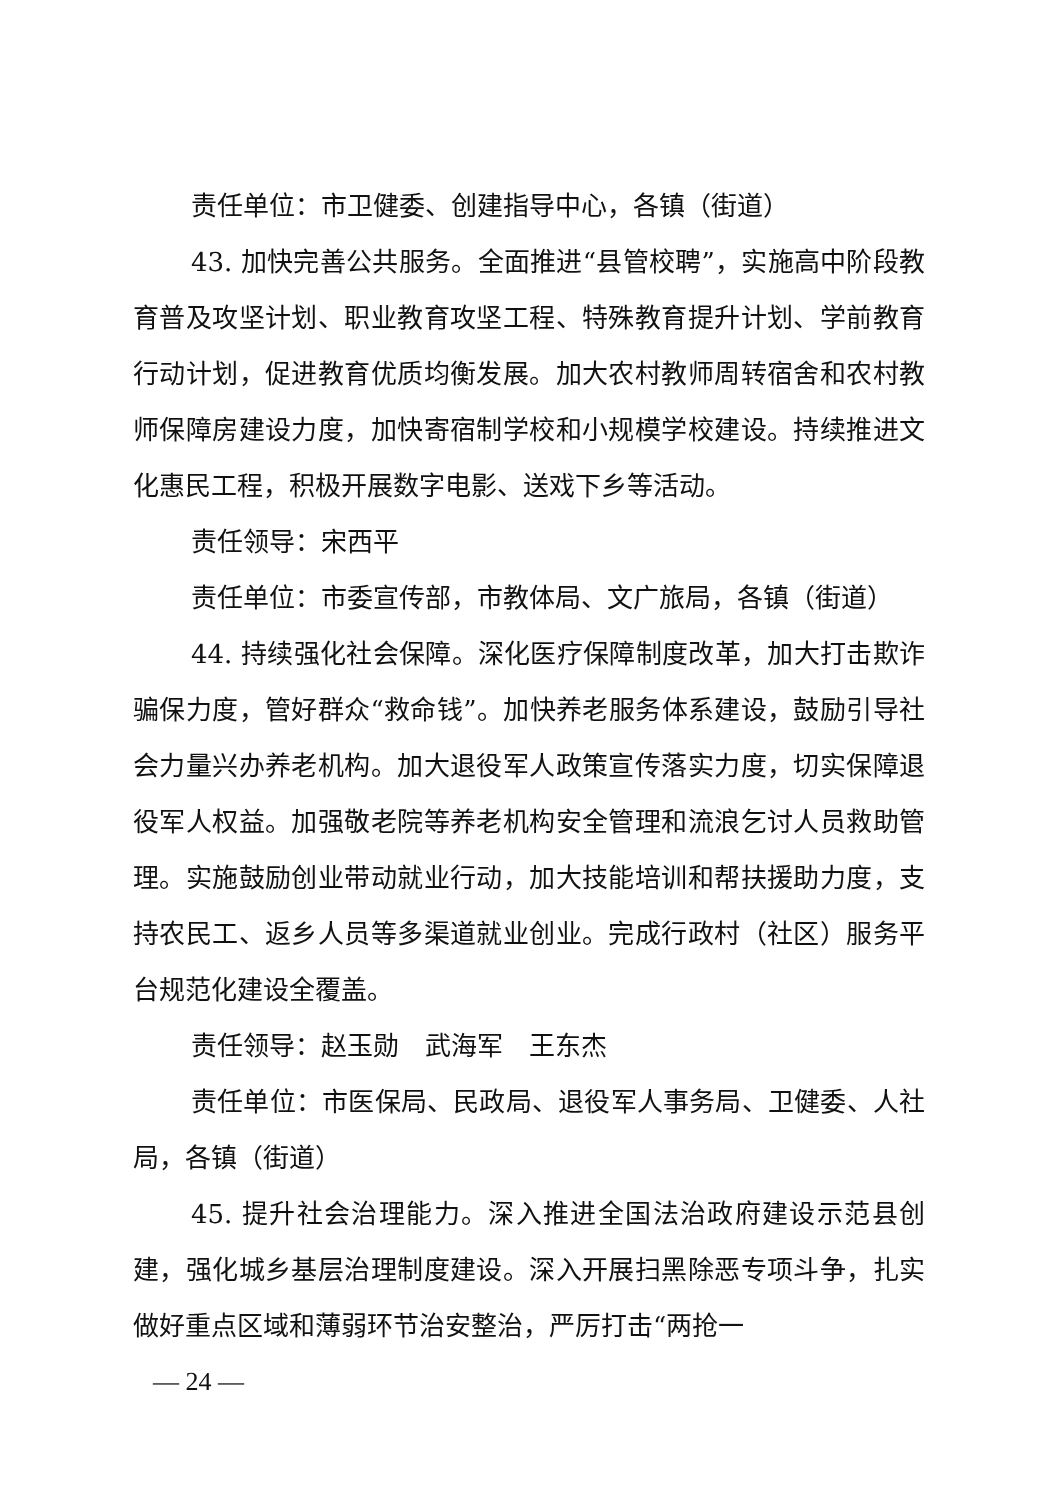责任单位：市卫健委、创建指导中心，各镇（街道）
43. 加快完善公共服务。全面推进“县管校聘”，实施高中阶段教育普及攻坚计划、职业教育攻坚工程、特殊教育提升计划、学前教育行动计划，促进教育优质均衡发展。加大农村教师周转宿舍和农村教师保障房建设力度，加快寄宿制学校和小规模学校建设。持续推进文化惠民工程，积极开展数字电影、送戏下乡等活动。
责任领导：宋西平
责任单位：市委宣传部，市教体局、文广旅局，各镇（街道）
44. 持续强化社会保障。深化医疗保障制度改革，加大打击欺诈骗保力度，管好群众“救命钱”。加快养老服务体系建设，鼓励引导社会力量兴办养老机构。加大退役军人政策宣传落实力度，切实保障退役军人权益。加强敬老院等养老机构安全管理和流浪乞讨人员救助管理。实施鼓励创业带动就业行动，加大技能培训和帮扶援助力度，支持农民工、返乡人员等多渠道就业创业。完成行政村（社区）服务平台规范化建设全覆盖。
责任领导：赵玉勋　武海军　王东杰
责任单位：市医保局、民政局、退役军人事务局、卫健委、人社局，各镇（街道）
45. 提升社会治理能力。深入推进全国法治政府建设示范县创建，强化城乡基层治理制度建设。深入开展扫黑除恶专项斗争，扎实做好重点区域和薄弱环节治安整治，严厉打击“两抢一
— 24 —